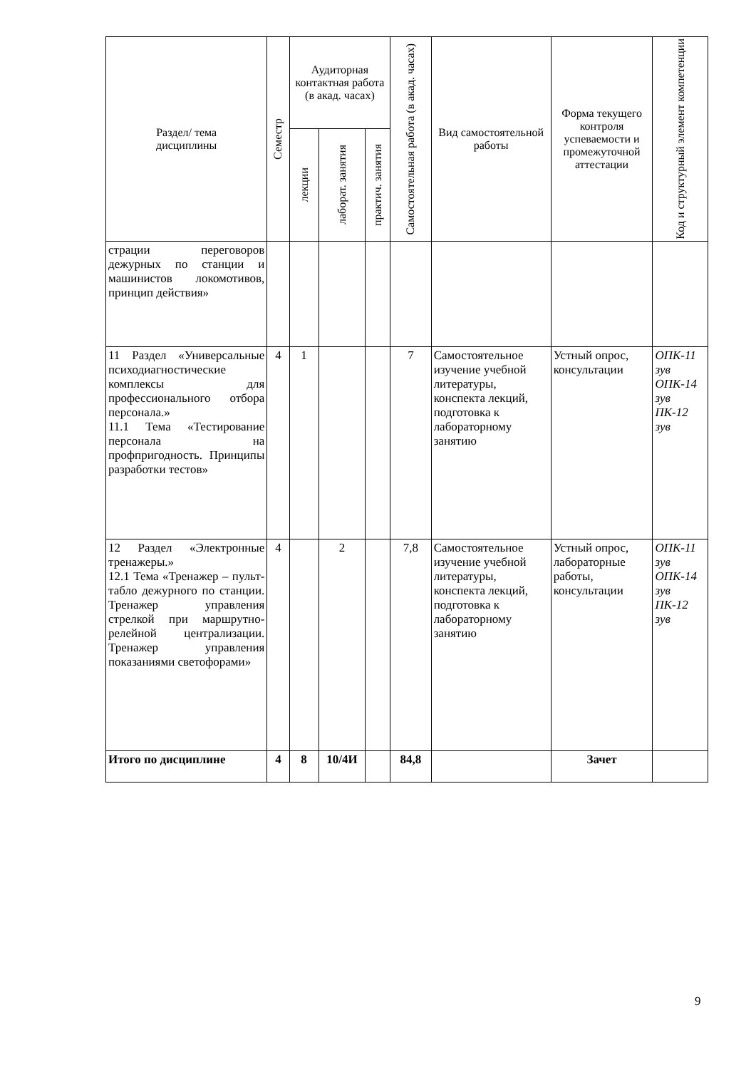| Раздел/ тема дисциплины | Семестр | Аудиторная контактная работа (в акад. часах) | | | Самостоятельная работа (в акад. часах) | Вид самостоятельной работы | Форма текущего контроля успеваемости и промежуточной аттестации | Код и структурный элемент компетенции |
| --- | --- | --- | --- | --- | --- | --- | --- | --- |
| | | лекции | лаборат. занятия | практич. занятия | | | | |
| страции переговоров дежурных по станции и машинистов локомотивов, принцип действия» | | | | | | | | |
| 11 Раздел «Универсальные психодиагностические комплексы для профессионального отбора персонала.» 11.1 Тема «Тестирование персонала на профпригодность. Принципы разработки тестов» | 4 | 1 | | | 7 | Самостоятельное изучение учебной литературы, конспекта лекций, подготовка к лабораторному занятию | Устный опрос, консультации | ОПК-11 зув ОПК-14 зув ПК-12 зув |
| 12 Раздел «Электронные тренажеры.» 12.1 Тема «Тренажер – пульт-табло дежурного по станции. Тренажер управления стрелкой при маршрутно-релейной централизации. Тренажер управления показаниями светофорами» | 4 | | 2 | | 7,8 | Самостоятельное изучение учебной литературы, конспекта лекций, подготовка к лабораторному занятию | Устный опрос, лабораторные работы, консультации | ОПК-11 зув ОПК-14 зув ПК-12 зув |
| Итого по дисциплине | 4 | 8 | 10/4И | | 84,8 | | Зачет | |
9